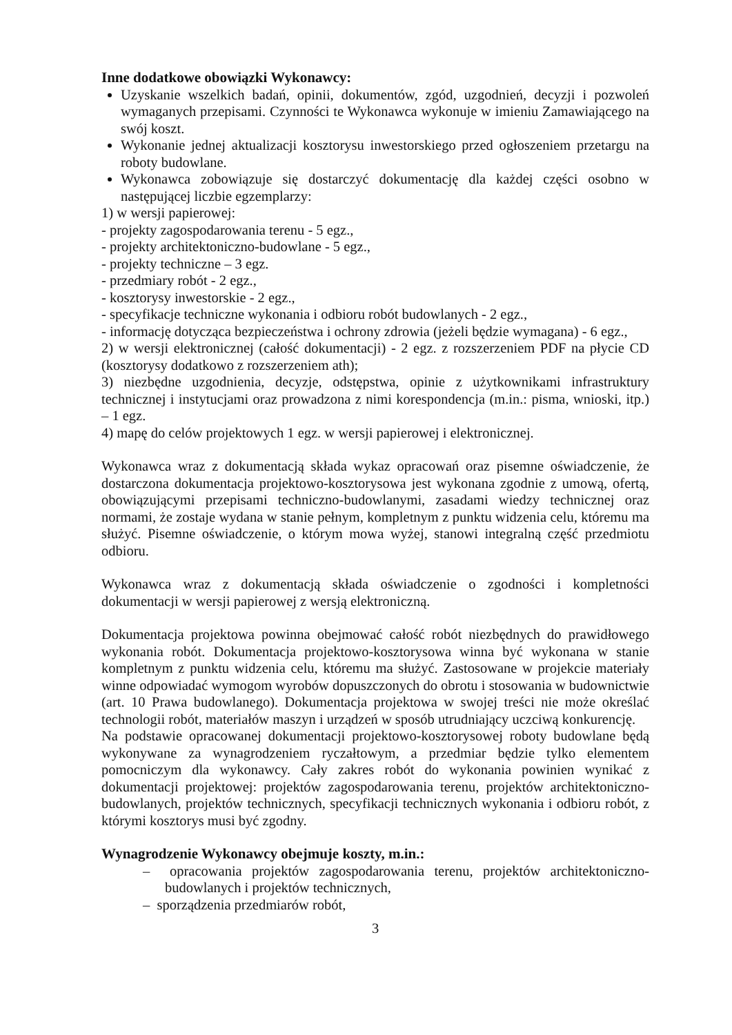Inne dodatkowe obowiązki Wykonawcy:
Uzyskanie wszelkich badań, opinii, dokumentów, zgód, uzgodnień, decyzji i pozwoleń wymaganych przepisami. Czynności te Wykonawca wykonuje w imieniu Zamawiającego na swój koszt.
Wykonanie jednej aktualizacji kosztorysu inwestorskiego przed ogłoszeniem przetargu na roboty budowlane.
Wykonawca zobowiązuje się dostarczyć dokumentację dla każdej części osobno w następującej liczbie egzemplarzy:
1) w wersji papierowej:
- projekty zagospodarowania terenu - 5 egz.,
- projekty architektoniczno-budowlane - 5 egz.,
- projekty techniczne – 3 egz.
- przedmiary robót - 2 egz.,
- kosztorysy inwestorskie - 2 egz.,
- specyfikacje techniczne wykonania i odbioru robót budowlanych - 2 egz.,
- informację dotycząca bezpieczeństwa i ochrony zdrowia (jeżeli będzie wymagana) - 6 egz.,
2) w wersji elektronicznej (całość dokumentacji) - 2 egz. z rozszerzeniem PDF na płycie CD (kosztorysy dodatkowo z rozszerzeniem ath);
3) niezbędne uzgodnienia, decyzje, odstępstwa, opinie z użytkownikami infrastruktury technicznej i instytucjami oraz prowadzona z nimi korespondencja (m.in.: pisma, wnioski, itp.) – 1 egz.
4) mapę do celów projektowych 1 egz. w wersji papierowej i elektronicznej.
Wykonawca wraz z dokumentacją składa wykaz opracowań oraz pisemne oświadczenie, że dostarczona dokumentacja projektowo-kosztorysowa jest wykonana zgodnie z umową, ofertą, obowiązującymi przepisami techniczno-budowlanymi, zasadami wiedzy technicznej oraz normami, że zostaje wydana w stanie pełnym, kompletnym z punktu widzenia celu, któremu ma służyć. Pisemne oświadczenie, o którym mowa wyżej, stanowi integralną część przedmiotu odbioru.
Wykonawca wraz z dokumentacją składa oświadczenie o zgodności i kompletności dokumentacji w wersji papierowej z wersją elektroniczną.
Dokumentacja projektowa powinna obejmować całość robót niezbędnych do prawidłowego wykonania robót. Dokumentacja projektowo-kosztorysowa winna być wykonana w stanie kompletnym z punktu widzenia celu, któremu ma służyć. Zastosowane w projekcie materiały winne odpowiadać wymogom wyrobów dopuszczonych do obrotu i stosowania w budownictwie (art. 10 Prawa budowlanego). Dokumentacja projektowa w swojej treści nie może określać technologii robót, materiałów maszyn i urządzeń w sposób utrudniający uczciwą konkurencję.
Na podstawie opracowanej dokumentacji projektowo-kosztorysowej roboty budowlane będą wykonywane za wynagrodzeniem ryczałtowym, a przedmiar będzie tylko elementem pomocniczym dla wykonawcy. Cały zakres robót do wykonania powinien wynikać z dokumentacji projektowej: projektów zagospodarowania terenu, projektów architektoniczno-budowlanych, projektów technicznych, specyfikacji technicznych wykonania i odbioru robót, z którymi kosztorys musi być zgodny.
Wynagrodzenie Wykonawcy obejmuje koszty, m.in.:
– opracowania projektów zagospodarowania terenu, projektów architektoniczno-budowlanych i projektów technicznych,
– sporządzenia przedmiarów robót,
3